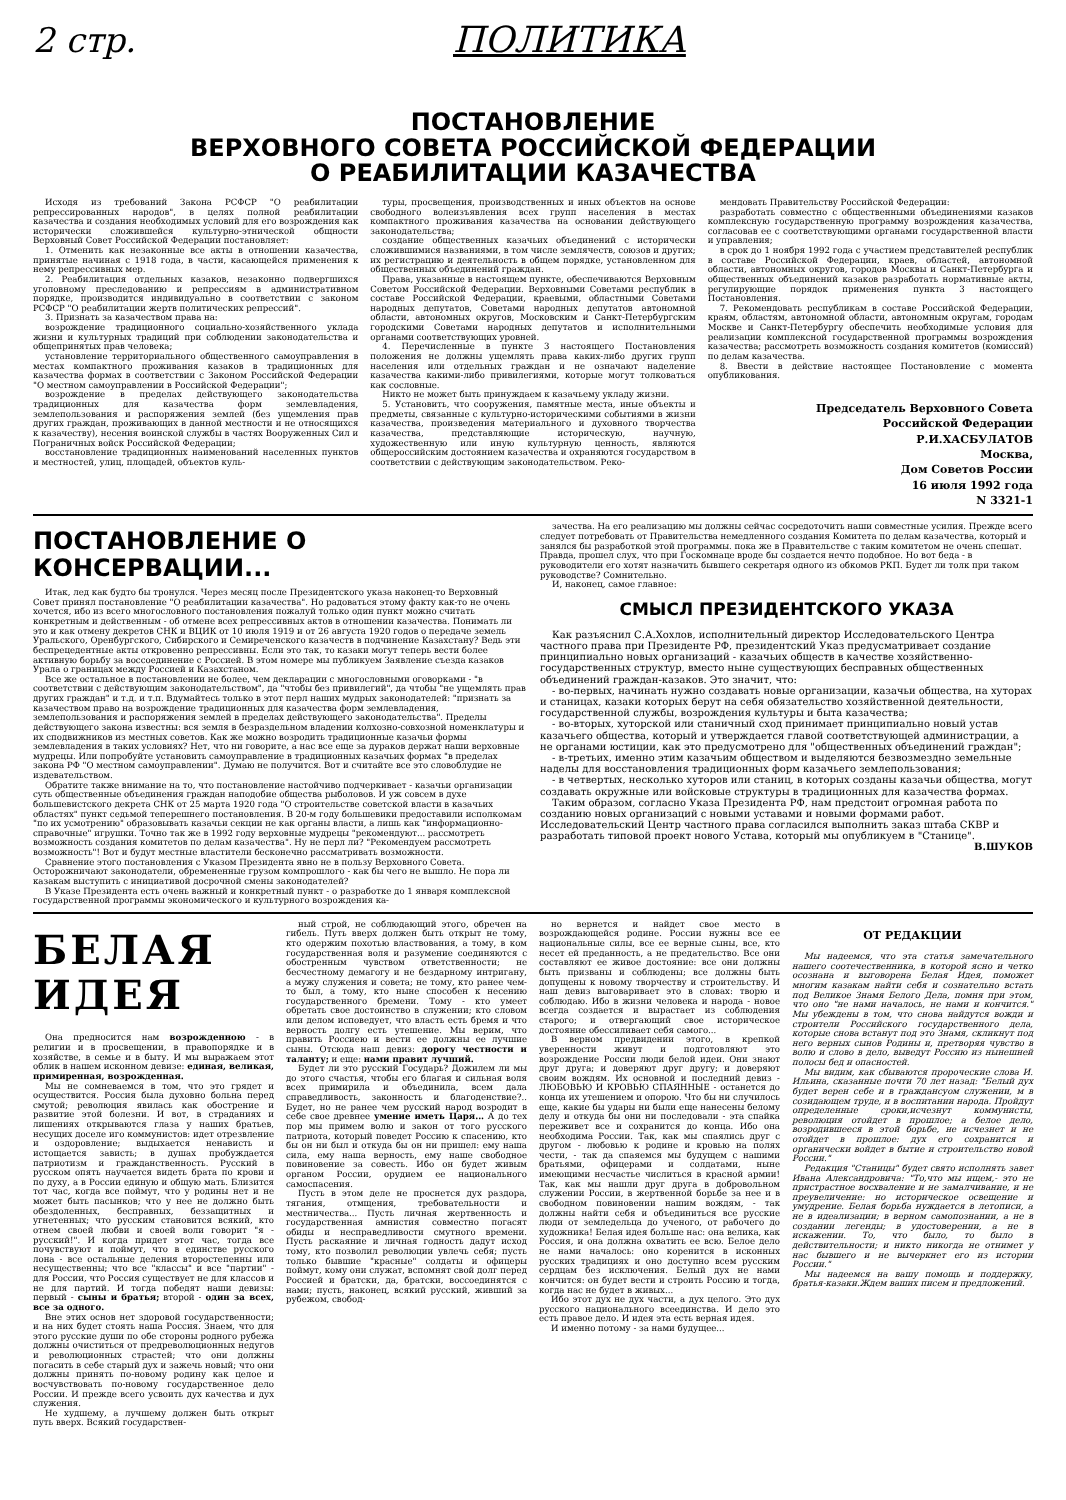2 стр. ПОЛИТИКА
ПОСТАНОВЛЕНИЕ
ВЕРХОВНОГО СОВЕТА РОССИЙСКОЙ ФЕДЕРАЦИИ
О РЕАБИЛИТАЦИИ КАЗАЧЕСТВА
Исходя из требований Закона РСФСР "О реабилитации репрессированных народов", в целях полной реабилитации казачества и создания необходимых условий для его возрождения как исторически сложившейся культурно-этнической общности Верховный Совет Российской Федерации постановляет:
1. Отменить как незаконные все акты в отношении казачества, принятые начиная с 1918 года, в части, касающейся применения к нему репрессивных мер.
2. Реабилитация отдельных казаков, незаконно подвергшихся уголовному преследованию и репрессиям в административном порядке, производится индивидуально в соответствии с законом РСФСР "О реабилитации жертв политических репрессий".
3. Признать за казачеством права на:
возрождение традиционного социально-хозяйственного уклада жизни и культурных традиций при соблюдении законодательства и общепринятых прав человека;
установление территориального общественного самоуправления в местах компактного проживания казаков в традиционных для казачества формах в соответствии с Законом Российской Федерации "О местном самоуправлении в Российской Федерации";
возрождение в пределах действующего законодательства традиционных для казачества форм землевладения, землепользования и распоряжения землей (без ущемления прав других граждан, проживающих в данной местности и не относящихся к казачеству), несения воинской службы в частях Вооруженных Сил и Пограничных войск Российской Федерации;
восстановление традиционных наименований населенных пунктов и местностей, улиц, площадей, объектов куль-
туры, просвещения, производственных и иных объектов на основе свободного волеизъявления всех групп населения в местах компактного проживания казачества на основании действующего законодательства;
создание общественных казачьих объединений с исторически сложившимися названиями, в том числе землячеств, союзов и других; их регистрацию и деятельность в общем порядке, установленном для общественных объединений граждан.
Права, указанные в настоящем пункте, обеспечиваются Верховным Советом Российской Федерации. Верховными Советами республик в составе Российской Федерации, краевыми, областными Советами народных депутатов, Советами народных депутатов автономной области, автономных округов, Московским и Санкт-Петербургским городскими Советами народных депутатов и исполнительными органами соответствующих уровней.
4. Перечисленные в пункте 3 настоящего Постановления положения не должны ущемлять права каких-либо других групп населения или отдельных граждан и не означают наделение казачества какими-либо привилегиями, которые могут толковаться как сословные.
Никто не может быть принуждаем к казачьему укладу жизни.
5. Установить, что сооружения, памятные места, иные объекты и предметы, связанные с культурно-историческими событиями в жизни казачества, произведения материального и духовного творчества казачества, представляющие историческую, научную, художественную или иную культурную ценность, являются общероссийским достоянием казачества и охраняются государством в соответствии с действующим законодательством. Реко-
мендовать Правительству Российской Федерации:
разработать совместно с общественными объединениями казаков комплексную государственную программу возрождения казачества, согласовав ее с соответствующими органами государственной власти и управления;
в срок до 1 ноября 1992 года с участием представителей республик в составе Российской Федерации, краев, областей, автономной области, автономных округов, городов Москвы и Санкт-Петербурга и общественных объединений казаков разработать нормативные акты, регулирующие порядок применения пункта 3 настоящего Постановления.
7. Рекомендовать республикам в составе Российской Федерации, краям, областям, автономной области, автономным округам, городам Москве и Санкт-Петербургу обеспечить необходимые условия для реализации комплексной государственной программы возрождения казачества; рассмотреть возможность создания комитетов (комиссий) по делам казачества.
8. Ввести в действие настоящее Постановление с момента опубликования.
Председатель Верховного Совета
Российской Федерации
Р.И.ХАСБУЛАТОВ
Москва,
Дом Советов России
16 июля 1992 года
N 3321-1
ПОСТАНОВЛЕНИЕ О КОНСЕРВАЦИИ...
Итак, лед как будто бы тронулся. Через месяц после Президентского указа наконец-то Верховный Совет принял постановление "О реабилитации казачества". Но радоваться этому факту как-то не очень хочется, ибо из всего многословного постановления пожалуй только один пункт можно считать конкретным и действенным - об отмене всех репрессивных актов в отношении казачества. Понимать ли это и как отмену декретов СНК и ВЦИК от 10 июля 1919 и от 26 августа 1920 годов о передаче земель Уральского, Оренбургского, Сибирского и Семиреченского казачеств в подчинение Казахстану? Ведь эти беспрецедентные акты откровенно репрессивны. Если это так, то казаки могут теперь вести более активную борьбу за воссоединение с Россией. В этом номере мы публикуем Заявление съезда казаков Урала о границах между Россией и Казахстаном.
Все же остальное в постановлении не более, чем декларации с многословными оговорками - "в соответствии с действующим законодательством", да "чтобы без привилегий", да чтобы "не ущемлять прав других граждан" и т.д. и т.п. Вдумайтесь только в этот перл наших мудрых законодателей: "признать за казачеством право на возрождение традиционных для казачества форм землевладения, землепользования и распоряжения землей в пределах действующего законодательства". Пределы действующего закона известны: вся земля в безраздельном владении колхозно-совхозной номенклатуры и их сподвижников из местных советов. Как же можно возродить традиционные казачьи формы землевладения в таких условиях? Нет, что ни говорите, а нас все еще за дураков держат наши верховные мудрецы. Или попробуйте установить самоуправление в традиционных казачьих формах "в пределах закона РФ "О местном самоуправлении". Думаю не получится. Вот и считайте все это словоблудие не издевательством.
Обратите также внимание на то, что постановление настойчиво подчеркивает - казачьи организации суть общественные объединения граждан наподобие общества рыболовов. И уж совсем в духе большевистского декрета СНК от 25 марта 1920 года "О строительстве советской власти в казачьих областях" пункт седьмой теперешнего постановления. В 20-м году большевики предоставили исполкомам "по их усмотрению" образовывать казачьи секции не как органы власти, а лишь как "информационно-справочные" игрушки. Точно так же в 1992 году верховные мудрецы "рекомендуют... рассмотреть возможность создания комитетов по делам казачества". Ну не перл ли? "Рекомендуем рассмотреть возможность"! Вот и будут местные властители бесконечно рассматривать возможности.
Сравнение этого постановления с Указом Президента явно не в пользу Верховного Совета. Осторожничают законодатели, обремененные грузом компрошлого - как бы чего не вышло. Не пора ли казакам выступить с инициативой досрочной смены законодателей?
В Указе Президента есть очень важный и конкретный пункт - о разработке до 1 января комплексной государственной программы экономического и культурного возрождения ка-
зачества. На его реализацию мы должны сейчас сосредоточить наши совместные усилия. Прежде всего следует потребовать от Правительства немедленного создания Комитета по делам казачества, который и занялся бы разработкой этой программы. пока же в Правительстве с таким комитетом не очень спешат. Правда, прошел слух, что при Госкомнаце вроде бы создается нечто подобное. Но вот беда - в руководители его хотят назначить бывшего секретаря одного из обкомов РКП. Будет ли толк при таком руководстве? Сомнительно.
И, наконец, самое главное:
СМЫСЛ ПРЕЗИДЕНТСКОГО УКАЗА
Как разъяснил С.А.Хохлов, исполнительный директор Исследовательского Центра частного права при Президенте РФ, президентский Указ предусматривает создание принципиально новых организаций - казачьих обществ в качестве хозяйственно-государственных структур, вместо ныне существующих бесправных общественных объединений граждан-казаков. Это значит, что:
- во-первых, начинать нужно создавать новые организации, казачьи общества, на хуторах и станицах, казаки которых берут на себя обязательство хозяйственной деятельности, государственной службы, возрождения культуры и быта казачества;
- во-вторых, хуторской или станичный сход принимает принципиально новый устав казачьего общества, который и утверждается главой соответствующей администрации, а не органами юстиции, как это предусмотрено для "общественных объединений граждан";
- в-третьих, именно этим казачьим обществом и выделяются безвозмездно земельные наделы для восстановления традиционных форм казачьего землепользования;
- в четвертых, несколько хуторов или станиц, в которых созданы казачьи общества, могут создавать окружные или войсковые структуры в традиционных для казачества формах.
Таким образом, согласно Указа Президента РФ, нам предстоит огромная работа по созданию новых организаций с новыми уставами и новыми формами работ. Исследовательский Центр частного права согласился выполнить заказ штаба СКВР и разработать типовой проект нового Устава, который мы опубликуем в "Станице".
В.ШУКОВ
БЕЛАЯ ИДЕЯ
Она предносится нам возрожденною - в религии и в просвещении, в правопорядке и в хозяйстве, в семье и в быту. И мы выражаем этот облик в нашем исконном девизе: единая, великая, примиренная, возрожденная.
Мы не сомневаемся в том, что это грядет и осуществится. Россия была духовно больна перед смутой; революция явилась как обострение и развитие этой болезни. И вот, в страданиях и лишениях открываются глаза у наших братьев, несущих доселе иго коммунистов: идет отрезвление и оздоровление; выдыхается ненависть и истощается зависть; в душах пробуждается патриотизм и гражданственность. Русский в русском опять научается видеть брата по крови и по духу, а в России единую и общую мать. Близится тот час, когда все поймут, что у родины нет и не может быть пасынков; что у нее не должно быть обездоленных, бесправных, беззащитных и угнетенных; что русским становится всякий, кто отнем своей любви и своей воли говорит "я - русский!". И когда придет этот час, тогда все почувствуют и поймут, что в единстве русского лона - все остальные деления второстепенны или несущественны; что все "классы" и все "партии" - для России, что Россия существует не для классов и не для партий. И тогда победят наши девизы: первый - сыны и братья; второй - один за всех, все за одного.
Вне этих основ нет здоровой государственности; и на них будет стоять наша Россия. Знаем, что для этого русские души по обе стороны родного рубежа должны очиститься от предреволюционных недугов и революционных страстей; что они должны погасить в себе старый дух и зажечь новый; что они должны принять по-новому родину как целое и восчувствовать по-новому государственное дело России. И прежде всего усвоить дух качества и дух служения.
Не худшему, а лучшему должен быть открыт путь вверх. Всякий государствен-
ный строй, не соблюдающий этого, обречен на гибель. Путь вверх должен быть открыт не тому, кто одержим похотью властвования, а тому, в ком государственная воля и разумение соединяются с обостренным чувством ответственности; не бесчестному демагогу и не бездарному интригану, а мужу служения и совета; не тому, кто ранее чем-то был, а тому, кто ныне способен к несению государственного бремени. Тому - кто умеет обретать свое достоинство в служении; кто словом или делом исповедует, что власть есть бремя и что верность долгу есть утешение. Мы верим, что править Россиею и вести ее должны ее лучшие сыны. Отсюда наш девиз: дорогу честности и таланту; и еще: нами правит лучший.
Будет ли это русский Государь? Дожилем ли мы до этого счастья, чтобы его благая и сильная воля всех примирила и объединила, всем дала справедливость, законность и благоденствие?.. Будет, но не ранее чем русский народ возродит в себе свое древнее умение иметь Царя... А до тех пор мы примем волю и закон от того русского патриота, который поведет Россию к спасению, кто бы он ни был и откуда бы он ни пришел: ему наша сила, ему наша верность, ему наше свободное повиновение за совесть. Ибо он будет живым органом России, орудием ее национального самоспасения.
Пусть в этом деле не проснется дух раздора, тягания, отмщения, требовательности и местничества... Пусть личная жертвенность и государственная амнистия совместно погасят обиды и несправедливости смутного времени. Пусть раскаяние и личная годность дадут исход тому, кто позволил революции увлечь себя; пусть только бывшие "красные" солдаты и офицеры поймут, кому они служат, вспомнят свой долг перед Россией и братски, да, братски, воссоединятся с нами; пусть, наконец, всякий русский, живший за рубежом, свобод-
но вернется и найдет свое место в возрождающейся родине. России нужны все ее национальные силы, все ее верные сыны, все, кто несет ей преданность, а не предательство. Все они составляют ее живое достояние: все они должны быть призваны и соблюдены; все должны быть допущены к новому творчеству и строительству. И наш девиз выговаривает это в словах: творю и соблюдаю. Ибо в жизни человека и народа - новое всегда создается и вырастает из соблюдения старого; и отвергающий свое историческое достояние обессиливает себя самого...
В верном предвидении этого, в крепкой уверенности живут и подготовляют это возрождение России люди белой идеи. Они знают друг друга; и доверяют друг другу; и доверяют своим вождям. Их основной и последний девиз - ЛЮБОВЬЮ И КРОВЬЮ СПАЯННЫЕ - останется до конца их утешением и опорою. Что бы ни случилось еще, какие бы удары ни были еще нанесены белому делу и откуда бы они ни последовали - эта спайка переживет все и сохранится до конца. Ибо она необходима России. Так, как мы спаялись друг с другом - любовью к родине и кровью на полях чести, - так да спаяемся мы будущем с нашими братьями, офицерами и солдатами, ныне имеющими несчастье числиться в красной армии! Так, как мы нашли друг друга в добровольном служении России, в жертвенной борьбе за нее и в свободном повиновении нашим вождям, - так должны найти себя и объединиться все русские люди от земледельца до ученого, от рабочего до художника! Белая идея больше нас: она велика, как Россия, и она должна охватить ее всю. Белое дело не нами началось: оно коренится в исконных русских традициях и оно доступно всем русским сердцам без исключения. Белый дух не нами кончится: он будет вести и строить Россию и тогда, когда нас не будет в живых...
Ибо этот дух не дух части, а дух целого. Это дух русского национального всеединства. И дело это есть правое дело. И идея эта есть верная идея.
И именно потому - за нами будущее...
ОТ РЕДАКЦИИ
Мы надеемся, что эта статья замечательного нашего соотечественника, в которой ясно и четко осознана и выговорена Белая Идея, поможет многим казакам найти себя и сознательно встать под Великое Знамя Белого Дела, помня при этом, что оно "не нами началось, не нами и кончится." Мы убеждены в том, что снова найдутся вожди и строители Российского государственного дела, которые снова встанут под это Знамя, скликнут под него верных сынов Родины и, претворяя чувство в волю и слово в дело, выведут Россию из нынешней полосы бед и опасностей.
Мы видим, как сбываются пророческие слова И. Ильина, сказанные почти 70 лет назад: "Белый дух будет верен себе и в граждансуом служении, м в созидающем труде, и в воспитании народа. Пройдут определенные сроки,исчезнут коммунисты, революция отойдет в прошлое; а белое дело, возродившееся в этой борьбе, не исчезнет и не отойдет в прошлое: дух его сохранится и органически войдет в бытие и строительство новой России."
Редакция "Станицы" будет свято исполнять завет Ивана Александровича: "То,что мы ищем,- это не пристрастное восхваление и не замалчивание, и не преувеличение: но историческое освещение и умудрение. Белая борьба нуждается в летописи, а не в идеализации; в верном самопознании, а не в создании легенды; в удостоверении, а не в искажении. То, что было, то было в действительности; и никто никогда не отнимет у нас бывшего и не вычеркнет его из истории России."
Мы надеемся на вашу помощь и поддержку, братья-казаки.Ждем ваших писем и предложений.